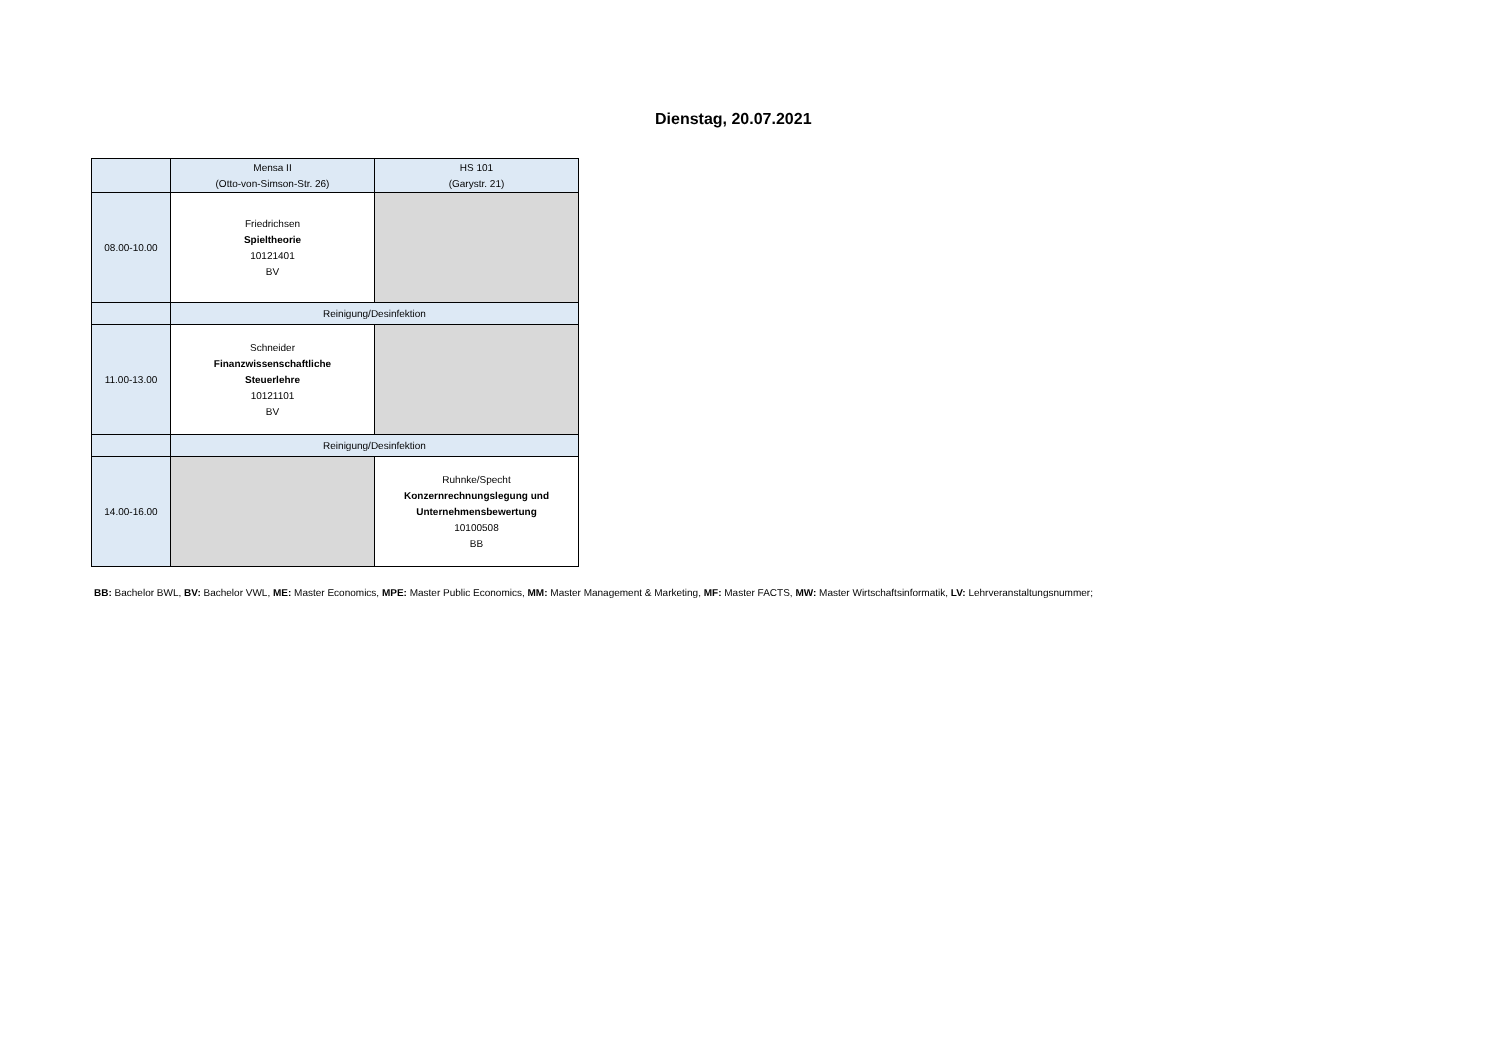Dienstag, 20.07.2021
| | Mensa II (Otto-von-Simson-Str. 26) | HS 101 (Garystr. 21) |
| --- | --- | --- |
| 08.00-10.00 | Friedrichsen Spieltheorie 10121401 BV | |
| | Reinigung/Desinfektion | |
| 11.00-13.00 | Schneider Finanzwissenschaftliche Steuerlehre 10121101 BV | |
| | Reinigung/Desinfektion | |
| 14.00-16.00 | | Ruhnke/Specht Konzernrechnungslegung und Unternehmensbewertung 10100508 BB |
BB: Bachelor BWL, BV: Bachelor VWL, ME: Master Economics, MPE: Master Public Economics, MM: Master Management & Marketing, MF: Master FACTS, MW: Master Wirtschaftsinformatik, LV: Lehrveranstaltungsnummer;